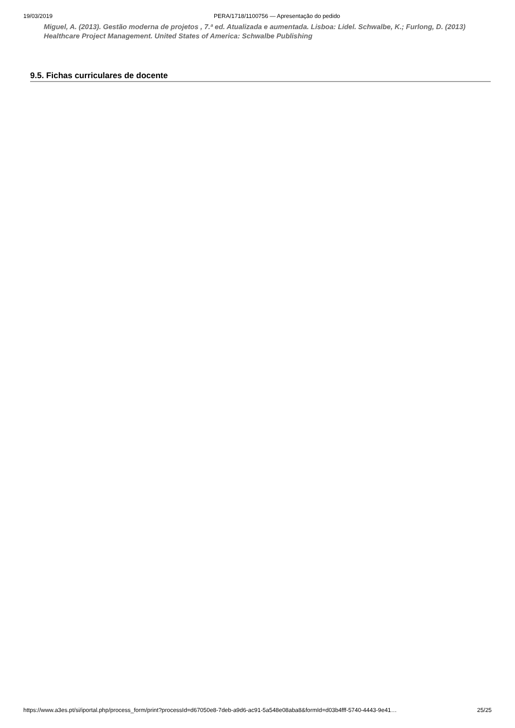19/03/2019 PERA/1718/1100756 — Apresentação do pedido
Miguel, A. (2013). Gestão moderna de projetos , 7.ª ed. Atualizada e aumentada. Lisboa: Lidel. Schwalbe, K.; Furlong, D. (2013) Healthcare Project Management. United States of America: Schwalbe Publishing
9.5. Fichas curriculares de docente
https://www.a3es.pt/si/iportal.php/process_form/print?processId=d67050e8-7deb-a9d6-ac91-5a548e08aba8&formId=d03b4fff-5740-4443-9e41… 25/25